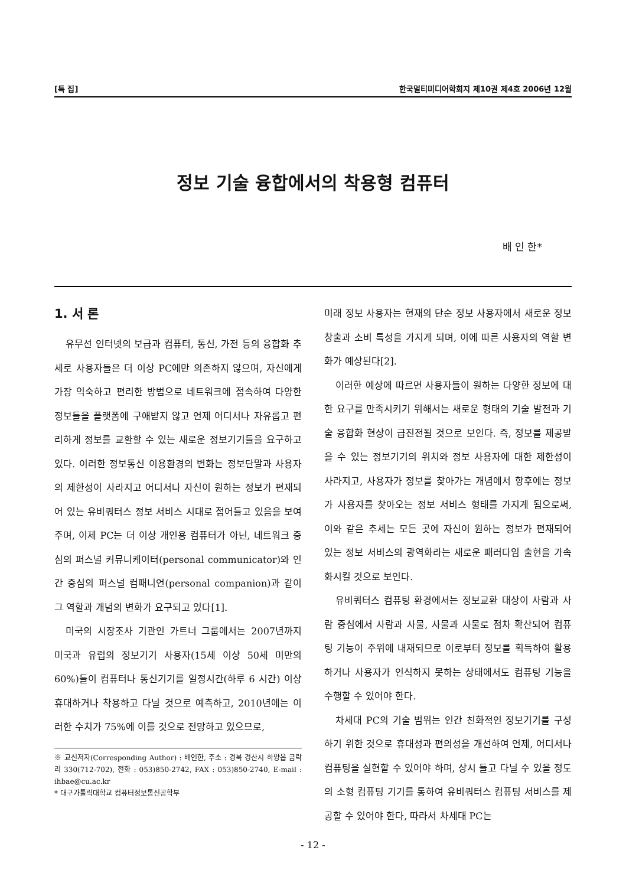[특 집] 한국멀티미디어학회지 제10권 제4호 2006년 12월
정보 기술 융합에서의 착용형 컴퓨터
배 인 한*
1. 서 론
유무선 인터넷의 보급과 컴퓨터, 통신, 가전 등의 융합화 추세로 사용자들은 더 이상 PC에만 의존하지 않으며, 자신에게 가장 익숙하고 편리한 방법으로 네트워크에 접속하여 다양한 정보들을 플랫폼에 구애받지 않고 언제 어디서나 자유롭고 편리하게 정보를 교환할 수 있는 새로운 정보기기들을 요구하고 있다. 이러한 정보통신 이용환경의 변화는 정보단말과 사용자의 제한성이 사라지고 어디서나 자신이 원하는 정보가 편재되어 있는 유비쿼터스 정보 서비스 시대로 접어들고 있음을 보여주며, 이제 PC는 더 이상 개인용 컴퓨터가 아닌, 네트워크 중심의 퍼스널 커뮤니케이터(personal communicator)와 인간 중심의 퍼스널 컴패니언(personal companion)과 같이 그 역할과 개념의 변화가 요구되고 있다[1].
미국의 시장조사 기관인 가트너 그룹에서는 2007년까지 미국과 유럽의 정보기기 사용자(15세 이상 50세 미만의 60%)들이 컴퓨터나 통신기기를 일정시간(하루 6 시간) 이상 휴대하거나 착용하고 다닐 것으로 예측하고, 2010년에는 이러한 수치가 75%에 이를 것으로 전망하고 있으므로,
※ 교신저자(Corresponding Author) : 배인한, 주소 : 경북 경산시 하양읍 금락리 330(712-702), 전화 : 053)850-2742, FAX : 053)850-2740, E-mail : ihbae@cu.ac.kr
* 대구가톨릭대학교 컴퓨터정보통신공학부
미래 정보 사용자는 현재의 단순 정보 사용자에서 새로운 정보 창출과 소비 특성을 가지게 되며, 이에 따른 사용자의 역할 변화가 예상된다[2].
이러한 예상에 따르면 사용자들이 원하는 다양한 정보에 대한 요구를 만족시키기 위해서는 새로운 형태의 기술 발전과 기술 융합화 현상이 급진전될 것으로 보인다. 즉, 정보를 제공받을 수 있는 정보기기의 위치와 정보 사용자에 대한 제한성이 사라지고, 사용자가 정보를 찾아가는 개념에서 향후에는 정보가 사용자를 찾아오는 정보 서비스 형태를 가지게 됨으로써, 이와 같은 추세는 모든 곳에 자신이 원하는 정보가 편재되어 있는 정보 서비스의 광역화라는 새로운 패러다임 출현을 가속화시킬 것으로 보인다.
유비쿼터스 컴퓨팅 환경에서는 정보교환 대상이 사람과 사람 중심에서 사람과 사물, 사물과 사물로 점차 확산되어 컴퓨팅 기능이 주위에 내재되므로 이로부터 정보를 획득하여 활용하거나 사용자가 인식하지 못하는 상태에서도 컴퓨팅 기능을 수행할 수 있어야 한다.
차세대 PC의 기술 범위는 인간 친화적인 정보기기를 구성하기 위한 것으로 휴대성과 편의성을 개선하여 언제, 어디서나 컴퓨팅을 실현할 수 있어야 하며, 상시 들고 다닐 수 있을 정도의 소형 컴퓨팅 기기를 통하여 유비쿼터스 컴퓨팅 서비스를 제공할 수 있어야 한다, 따라서 차세대 PC는
- 12 -